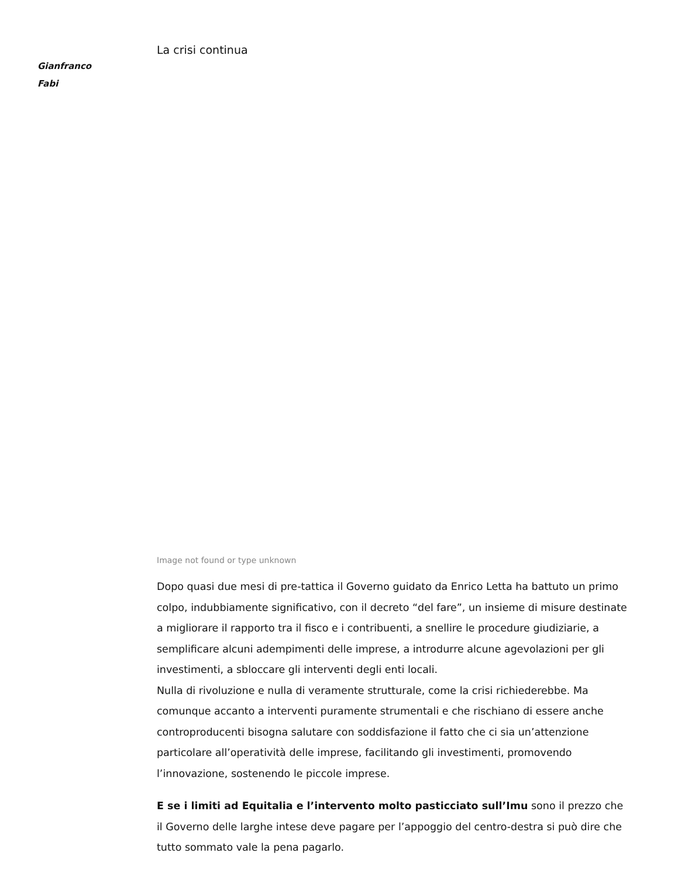Gianfranco
Fabi
La crisi continua
Image not found or type unknown
Dopo quasi due mesi di pre-tattica il Governo guidato da Enrico Letta ha battuto un primo colpo, indubbiamente significativo, con il decreto “del fare”, un insieme di misure destinate a migliorare il rapporto tra il fisco e i contribuenti, a snellire le procedure giudiziarie, a semplificare alcuni adempimenti delle imprese, a introdurre alcune agevolazioni per gli investimenti, a sbloccare gli interventi degli enti locali.
Nulla di rivoluzione e nulla di veramente strutturale, come la crisi richiederebbe. Ma comunque accanto a interventi puramente strumentali e che rischiano di essere anche controproducenti bisogna salutare con soddisfazione il fatto che ci sia un’attenzione particolare all’operatività delle imprese, facilitando gli investimenti, promovendo l’innovazione, sostenendo le piccole imprese.
E se i limiti ad Equitalia e l’intervento molto pasticciato sull’Imu sono il prezzo che il Governo delle larghe intese deve pagare per l’appoggio del centro-destra si può dire che tutto sommato vale la pena pagarlo.